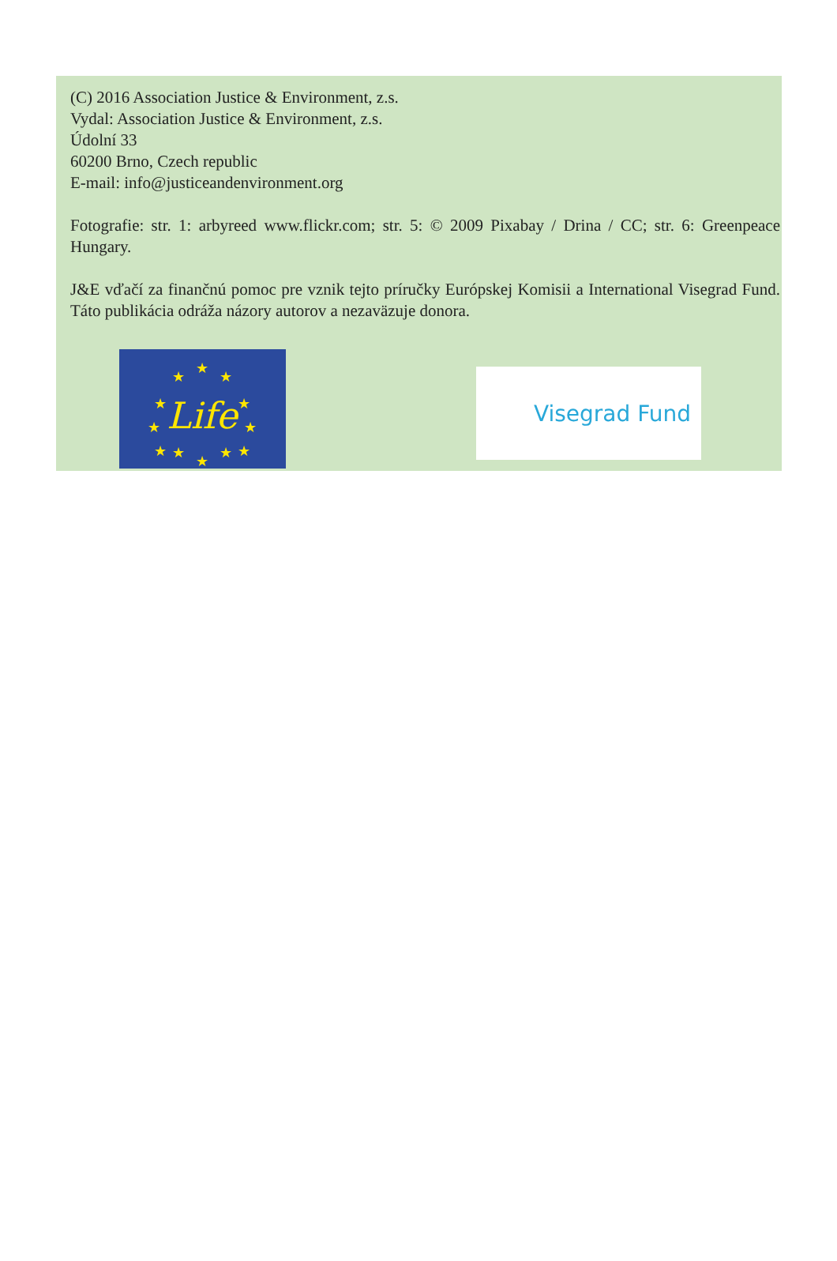(C) 2016 Association Justice & Environment, z.s.
Vydal: Association Justice & Environment, z.s.
Údolní 33
60200 Brno, Czech republic
E-mail: info@justiceandenvironment.org
Fotografie: str. 1: arbyreed www.flickr.com; str. 5: © 2009 Pixabay / Drina / CC; str. 6: Greenpeace Hungary.
J&E vďačí za finančnú pomoc pre vznik tejto príručky Európskej Komisii a International Visegrad Fund. Táto publikácia odráža názory autorov a nezaväzuje donora.
★
★
★
★
★
★
★
★
★
★
★
★
Life
Visegrad Fund